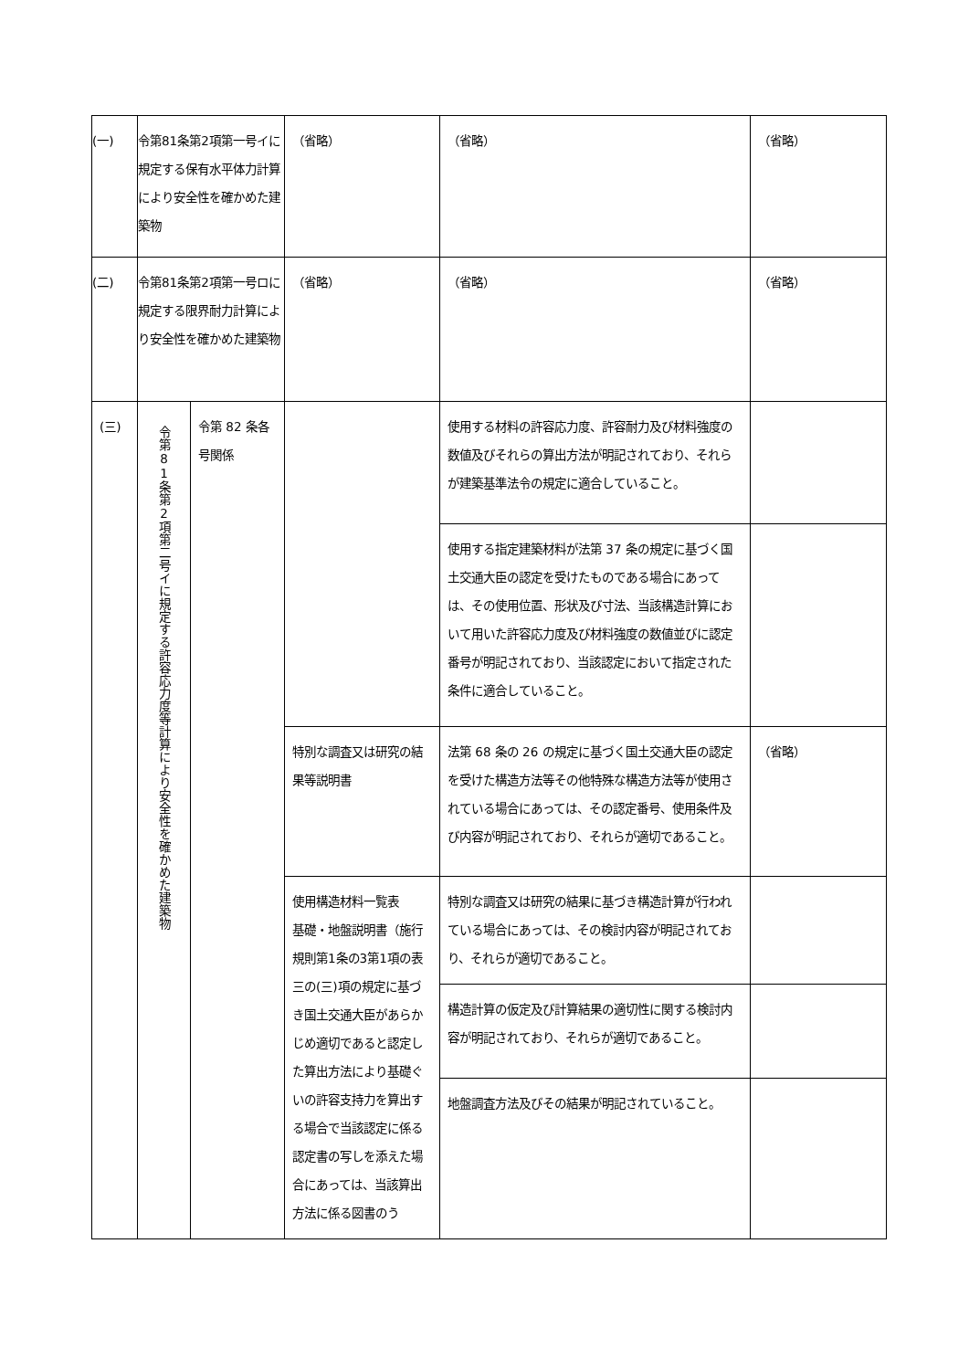| (一) | 令第81条第2項第一号イに規定する保有水平体力計算により安全性を確かめた建築物 | | （省略） | （省略） | （省略） |
| (二) | 令第81条第2項第一号ロに規定する限界耐力計算により安全性を確かめた建築物 | | （省略） | （省略） | （省略） |
| (三) | 令第81条第2項第二号イに規定する許容応力度等計算により安全性を確かめた建築物 | 令第 82 条各号関係 | | 使用する材料の許容応力度、許容耐力及び材料強度の数値及びそれらの算出方法が明記されており、それらが建築基準法令の規定に適合していること。 | |
| | | | | 使用する指定建築材料が法第 37 条の規定に基づく国土交通大臣の認定を受けたものである場合にあっては、その使用位置、形状及び寸法、当該構造計算において用いた許容応力度及び材料強度の数値並びに認定番号が明記されており、当該認定において指定された条件に適合していること。 | |
| | | | 特別な調査又は研究の結果等説明書 | 法第 68 条の 26 の規定に基づく国土交通大臣の認定を受けた構造方法等その他特殊な構造方法等が使用されている場合にあっては、その認定番号、使用条件及び内容が明記されており、それらが適切であること。 | （省略） |
| | | | 使用構造材料一覧表 基礎・地盤説明書（施行規則第1条の3第1項の表三の(三)項の規定に基づき国土交通大臣があらかじめ適切であると認定した算出方法により基礎ぐいの許容支持力を算出する場合で当該認定に係る認定書の写しを添えた場合にあっては、当該算出方法に係る図書のう | 特別な調査又は研究の結果に基づき構造計算が行われている場合にあっては、その検討内容が明記されており、それらが適切であること。 | |
| | | | | 構造計算の仮定及び計算結果の適切性に関する検討内容が明記されており、それらが適切であること。 | |
| | | | | 地盤調査方法及びその結果が明記されていること。 | |